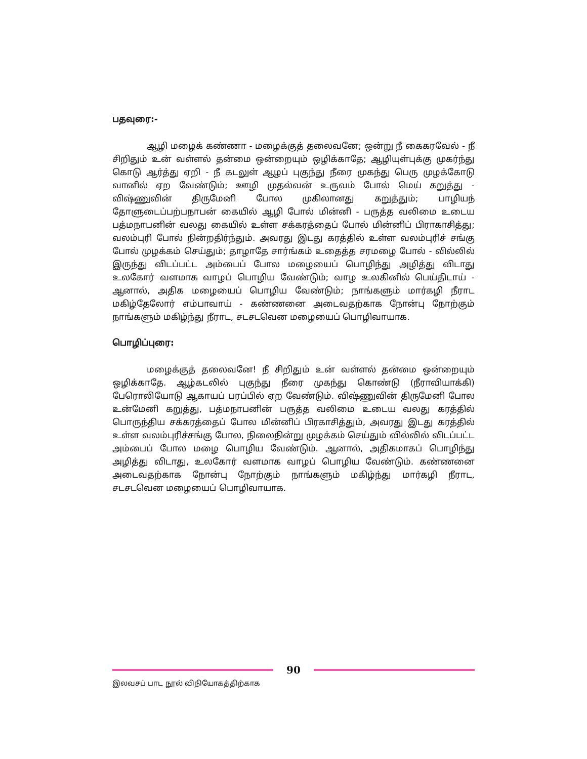பதவுரை:-
ஆழி மழைக் கண்ணா - மழைக்குத் தலைவனே; ஒன்று நீ கைகரவேல் - நீ சிறிதும் உன் வள்ளல் தன்மை ஒன்றையும் ஒழிக்காதே; ஆழியுள்புக்கு முகர்ந்து கொடு ஆர்த்து ஏறி - நீ கடலுள் ஆழப் புகுந்து நீரை முகந்து பெரு முழக்கோடு வானில் ஏற வேண்டும்; ஊழி முதல்வன் உருவம் போல் மெய் கறுத்து - விஷ்ணுவின் திருமேனி போல முகிலானது கறுத்தும்; பாழியந் தோளுடைப்பற்பநாபன் கையில் ஆழி போல் மின்னி - பருத்த வலிமை உடைய பத்மநாபனின் வலது கையில் உள்ள சக்கரத்தைப் போல் மின்னிப் பிராகாசித்து; வலம்புரி போல் நின்றதிர்ந்தும். அவரது இடது கரத்தில் உள்ள வலம்புரிச் சங்கு போல் முழக்கம் செய்தும்; தாழாதே சார்ங்கம் உதைத்த சரமழை போல் - வில்லில் இருந்து விடப்பட்ட அம்பைப் போல மழையைப் பொழிந்து அழித்து விடாது உலகோர் வளமாக வாழப் பொழிய வேண்டும்; வாழ உலகினில் பெய்திடாய் - ஆனால், அதிக மழையைப் பொழிய வேண்டும்; நாங்களும் மார்கழி நீராட மகிழ்தேலோர் எம்பாவாய் - கண்ணனை அடைவதற்காக நோன்பு நோற்கும் நாங்களும் மகிழ்ந்து நீராட, சடசடவென மழையைப் பொழிவாயாக.
பொழிப்புரை:
மழைக்குத் தலைவனே! நீ சிறிதும் உன் வள்ளல் தன்மை ஒன்றையும் ஒழிக்காதே. ஆழ்கடலில் புகுந்து நீரை முகந்து கொண்டு (நீராவியாக்கி) பேரொலியோடு ஆகாயப் பரப்பில் ஏற வேண்டும். விஷ்ணுவின் திருமேனி போல உன்மேனி கறுத்து, பத்மநாபனின் பருத்த வலிமை உடைய வலது கரத்தில் பொருந்திய சக்கரத்தைப் போல மின்னிப் பிரகாசித்தும், அவரது இடது கரத்தில் உள்ள வலம்புரிச்சங்கு போல, நிலைநின்று முழக்கம் செய்தும் வில்லில் விடப்பட்ட அம்பைப் போல மழை பொழிய வேண்டும். ஆனால், அதிகமாகப் பொழிந்து அழித்து விடாது, உலகோர் வளமாக வாழப் பொழிய வேண்டும். கண்ணனை அடைவதற்காக நோன்பு நோற்கும் நாங்களும் மகிழ்ந்து மார்கழி நீராட, சடசடவென மழையைப் பொழிவாயாக.
90
இலவசப் பாட நூல் விநியோகத்திற்காக